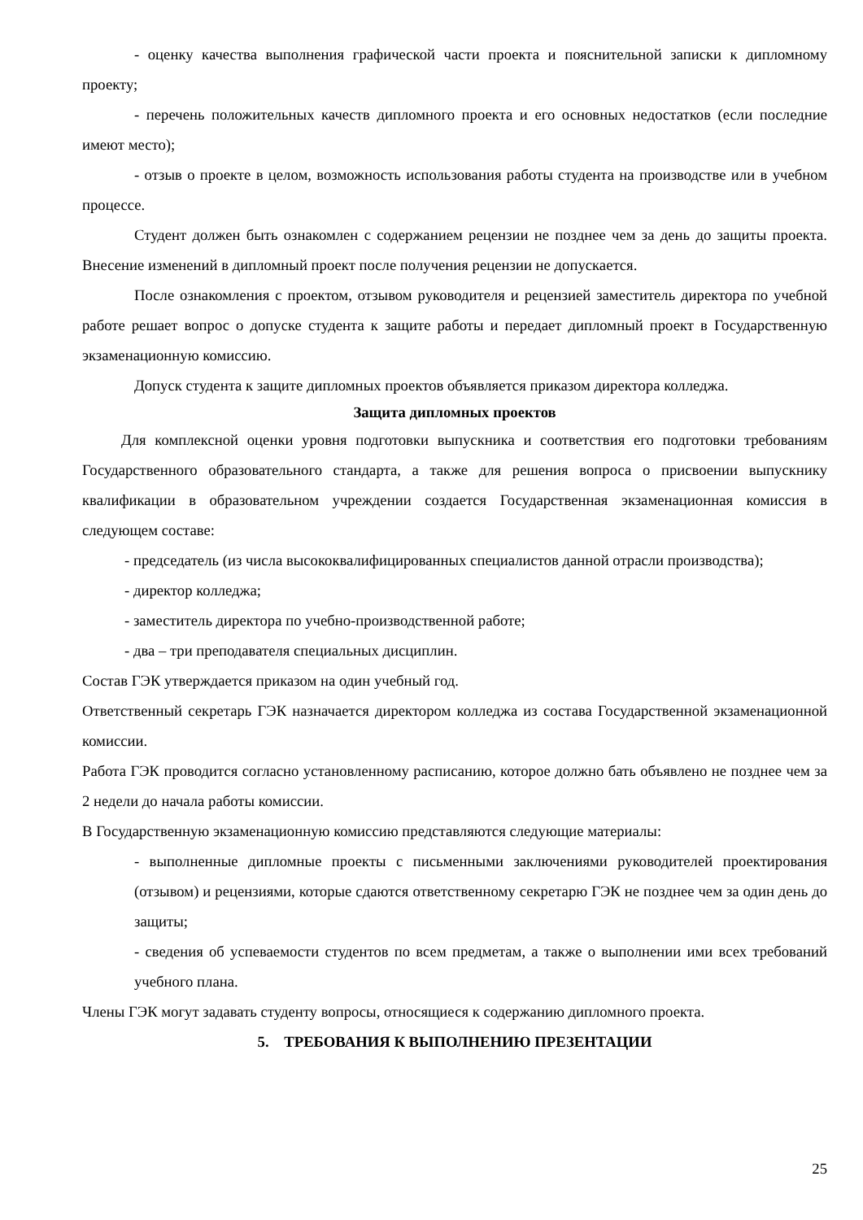- оценку качества выполнения графической части проекта и пояснительной записки к дипломному проекту;
- перечень положительных качеств дипломного проекта и его основных недостатков (если последние имеют место);
- отзыв о проекте в целом, возможность использования работы студента на производстве или в учебном процессе.
Студент должен быть ознакомлен с содержанием рецензии не позднее чем за день до защиты проекта. Внесение изменений в дипломный проект после получения рецензии не допускается.
После ознакомления с проектом, отзывом руководителя и рецензией заместитель директора по учебной работе решает вопрос о допуске студента к защите работы и передает дипломный проект в Государственную экзаменационную комиссию.
Допуск студента к защите дипломных проектов объявляется приказом директора колледжа.
Защита дипломных проектов
Для комплексной оценки уровня подготовки выпускника и соответствия его подготовки требованиям Государственного образовательного стандарта, а также для решения вопроса о присвоении выпускнику квалификации в образовательном учреждении создается Государственная экзаменационная комиссия в следующем составе:
- председатель (из числа высококвалифицированных специалистов данной отрасли производства);
- директор колледжа;
- заместитель директора по учебно-производственной работе;
- два – три преподавателя специальных дисциплин.
Состав ГЭК утверждается приказом на один учебный год.
Ответственный секретарь ГЭК назначается директором колледжа из состава Государственной экзаменационной комиссии.
Работа ГЭК проводится согласно установленному расписанию, которое должно бать объявлено не позднее чем за 2 недели до начала работы комиссии.
В Государственную экзаменационную комиссию представляются следующие материалы:
- выполненные дипломные проекты с письменными заключениями руководителей проектирования (отзывом) и рецензиями, которые сдаются ответственному секретарю ГЭК не позднее чем за один день до защиты;
- сведения об успеваемости студентов по всем предметам, а также о выполнении ими всех требований учебного плана.
Члены ГЭК могут задавать студенту вопросы, относящиеся к содержанию дипломного проекта.
5. ТРЕБОВАНИЯ К ВЫПОЛНЕНИЮ ПРЕЗЕНТАЦИИ
25